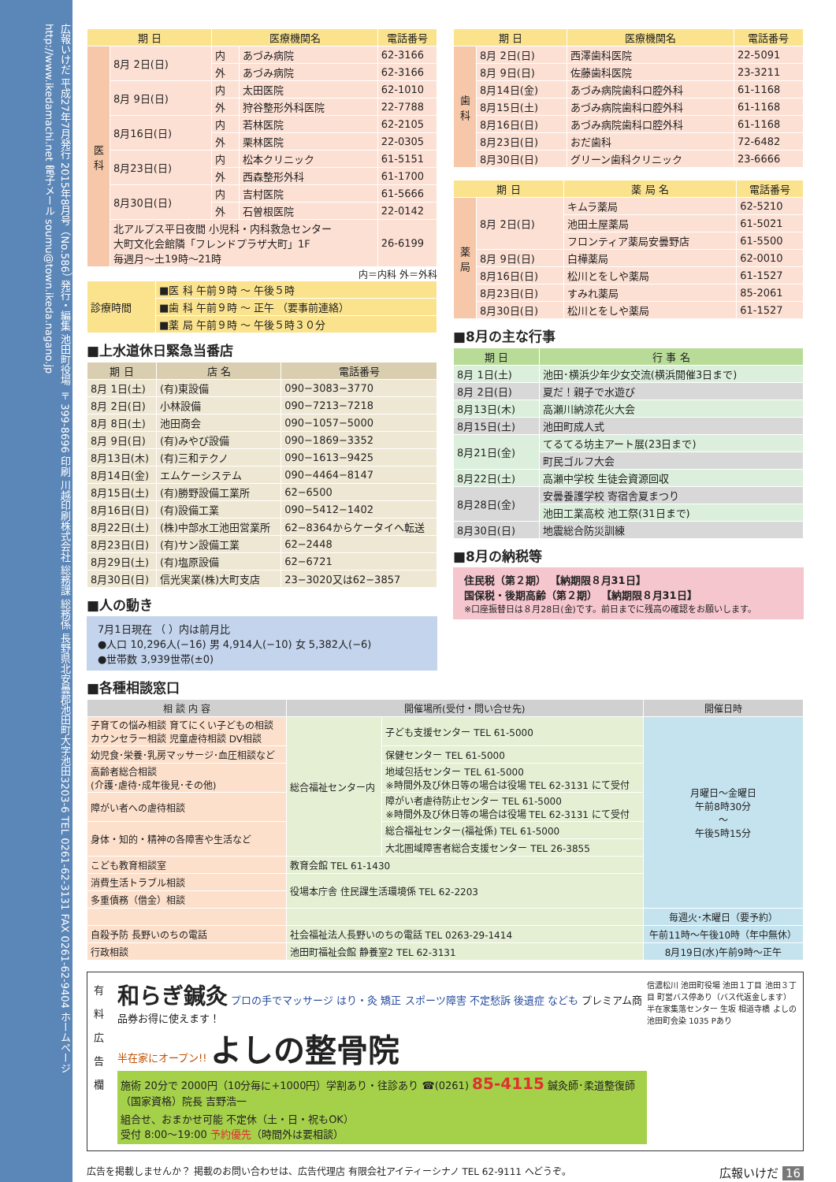広報いけだ 平成27年7月発行 2015年8月号（No.586） 発行・編集 池田町役場 〒399-8696 印刷 川越印刷株式会社 総務課 総務係 長野県北安曇郡池田町大字池田3203-6 TEL 0261-62-3131 FAX 0261-62-9404 ホームページ http://www.ikedamachi.net 電子メール soumu@town.ikeda.nagano.jp
| 期 日 | | 医療機関名 | | 電話番号 |
| --- | --- | --- | --- | --- |
| 医科 | 8月 2日(日) | 内 | あづみ病院 | 62-3166 |
| | | 外 | あづみ病院 | 62-3166 |
| | 8月 9日(日) | 内 | 太田医院 | 62-1010 |
| | | 外 | 狩谷整形外科医院 | 22-7788 |
| | 8月16日(日) | 内 | 若林医院 | 62-2105 |
| | | 外 | 栗林医院 | 22-0305 |
| | 8月23日(日) | 内 | 松本クリニック | 61-5151 |
| | | 外 | 西森整形外科 | 61-1700 |
| | 8月30日(日) | 内 | 吉村医院 | 61-5666 |
| | | 外 | 石曽根医院 | 22-0142 |
| | 北アルプス平日夜間 小児科・内科救急センター 大町文化会館隣「フレンドプラザ大町」1F 毎週月～土19時～21時 | | | 26-6199 |
内＝内科 外＝外科
| 診療時間 | ■医 科 午前９時 ～ 午後５時 |
| | ■歯 科 午前９時 ～ 正午 （要事前連絡） |
| | ■薬 局 午前９時 ～ 午後５時３０分 |
■上水道休日緊急当番店
| 期 日 | 店 名 | 電話番号 |
| --- | --- | --- |
| 8月 1日(土) | (有)東設備 | 090−3083−3770 |
| 8月 2日(日) | 小林設備 | 090−7213−7218 |
| 8月 8日(土) | 池田商会 | 090−1057−5000 |
| 8月 9日(日) | (有)みやび設備 | 090−1869−3352 |
| 8月13日(木) | (有)三和テクノ | 090−1613−9425 |
| 8月14日(金) | エムケーシステム | 090−4464−8147 |
| 8月15日(土) | (有)勝野設備工業所 | 62−6500 |
| 8月16日(日) | (有)設備工業 | 090−5412−1402 |
| 8月22日(土) | (株)中部水工池田営業所 | 62−8364からケータイへ転送 |
| 8月23日(日) | (有)サン設備工業 | 62−2448 |
| 8月29日(土) | (有)塩原設備 | 62−6721 |
| 8月30日(日) | 信光実業(株)大町支店 | 23−3020又は62−3857 |
■人の動き
7月1日現在 （ ）内は前月比
●人口 10,296人(−16) 男 4,914人(−10) 女 5,382人(−6)
●世帯数 3,939世帯(±0)
| 期 日 | | 医療機関名 | 電話番号 |
| --- | --- | --- | --- |
| 歯科 | 8月 2日(日) | 西澤歯科医院 | 22-5091 |
| | 8月 9日(日) | 佐藤歯科医院 | 23-3211 |
| | 8月14日(金) | あづみ病院歯科口腔外科 | 61-1168 |
| | 8月15日(土) | あづみ病院歯科口腔外科 | 61-1168 |
| | 8月16日(日) | あづみ病院歯科口腔外科 | 61-1168 |
| | 8月23日(日) | おだ歯科 | 72-6482 |
| | 8月30日(日) | グリーン歯科クリニック | 23-6666 |
| 期 日 | | 薬 局 名 | 電話番号 |
| --- | --- | --- | --- |
| 薬局 | 8月 2日(日) | キムラ薬局 | 62-5210 |
| | | 池田土屋薬局 | 61-5021 |
| | | フロンティア薬局安曇野店 | 61-5500 |
| | 8月 9日(日) | 白樺薬局 | 62-0010 |
| | 8月16日(日) | 松川とをしや薬局 | 61-1527 |
| | 8月23日(日) | すみれ薬局 | 85-2061 |
| | 8月30日(日) | 松川とをしや薬局 | 61-1527 |
■8月の主な行事
| 期 日 | 行 事 名 |
| --- | --- |
| 8月 1日(土) | 池田･横浜少年少女交流(横浜開催3日まで) |
| 8月 2日(日) | 夏だ！親子で水遊び |
| 8月13日(木) | 高瀬川納涼花火大会 |
| 8月15日(土) | 池田町成人式 |
| 8月21日(金) | てるてる坊主アート展(23日まで) |
| | 町民ゴルフ大会 |
| 8月22日(土) | 高瀬中学校 生徒会資源回収 |
| 8月28日(金) | 安曇養護学校 寄宿舎夏まつり |
| | 池田工業高校 池工祭(31日まで) |
| 8月30日(日) | 地震総合防災訓練 |
■8月の納税等
住民税（第２期） 【納期限８月31日】
国保税・後期高齢（第２期） 【納期限８月31日】
※口座振替日は８月28日(金)です。前日までに残高の確認をお願いします。
■各種相談窓口
| 相 談 内 容 | 開催場所(受付・問い合せ先) | | 開催日時 |
| --- | --- | --- | --- |
| 子育ての悩み相談 育てにくい子どもの相談 カウンセラー相談 児童虐待相談 DV相談 | 総合福祉センター内 | 子ども支援センター TEL 61-5000 | 月曜日～金曜日 午前8時30分 ～ 午後5時15分 |
| 幼児食･栄養･乳房マッサージ･血圧相談など | | 保健センター TEL 61-5000 | |
| 高齢者総合相談 (介護･虐待･成年後見･その他) | | 地域包括センター TEL 61-5000 ※時間外及び休日等の場合は役場 TEL 62-3131 にて受付 | |
| 障がい者への虐待相談 | | 障がい者虐待防止センター TEL 61-5000 ※時間外及び休日等の場合は役場 TEL 62-3131 にて受付 | |
| 身体・知的・精神の各障害や生活など | | 総合福祉センター(福祉係) TEL 61-5000 | |
| | | 大北圏域障害者総合支援センター TEL 26-3855 | |
| こども教育相談室 | 教育会館 TEL 61-1430 | | |
| 消費生活トラブル相談 | 役場本庁舎 住民課生活環境係 TEL 62-2203 | | |
| 多重債務（借金）相談 | | | |
| | | | 毎週火･木曜日（要予約） |
| 自殺予防 長野いのちの電話 | 社会福祉法人長野いのちの電話 TEL 0263-29-1414 | | 午前11時～午後10時（年中無休） |
| 行政相談 | 池田町福祉会館 静養室2 TEL 62-3131 | | 8月19日(水)午前9時～正午 |
有 料 広 告 欄
和らぎ鍼灸 プロの手でマッサージ はり・灸 矯正 スポーツ障害 不定愁訴 後遺症 なども プレミアム商品券お得に使えます！
半在家にオープン!! よしの整骨院
施術 20分で 2000円（10分毎に+1000円）学割あり・往診あり ☎(0261) 85-4115 鍼灸師･柔道整復師（国家資格）院長 吉野浩一
組合せ、おまかせ可能 不定休（土・日・祝もOK）
受付 8:00～19:00 予約優先（時間外は要相談）
信濃松川 池田町役場 池田１丁目 池田３丁目 町営バス停あり（バス代返金します） 半在家集落センター 生坂 相道寺橋 よしの 池田町会染 1035 Pあり
広告を掲載しませんか？ 掲載のお問い合わせは、広告代理店 有限会社アイティーシナノ TEL 62-9111 へどうぞ。 広報いけだ 16